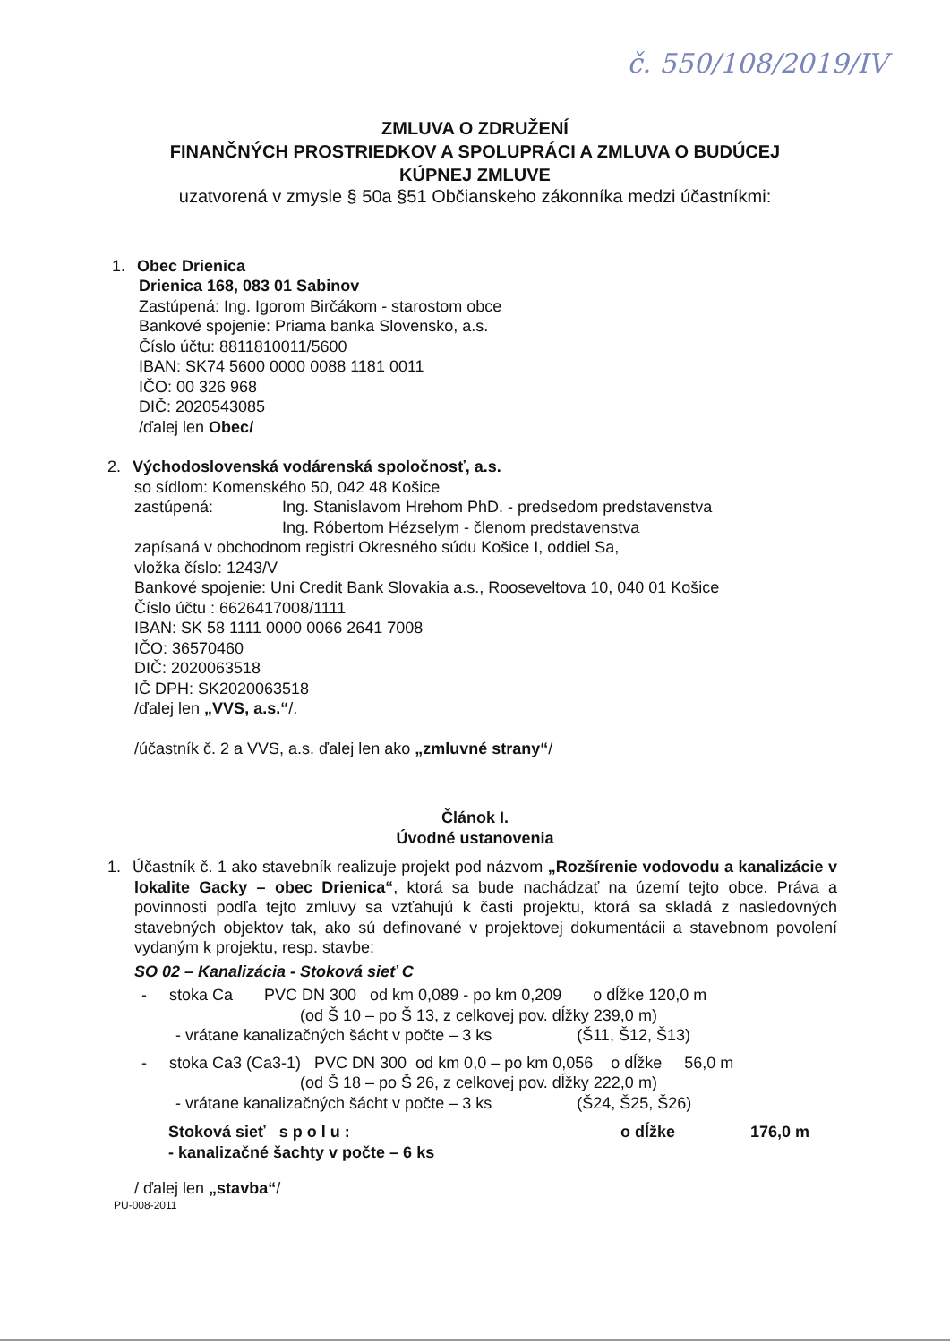č. 550/108/2019/IV
ZMLUVA O ZDRUŽENÍ
FINANČNÝCH PROSTRIEDKOV A SPOLUPRÁCI A ZMLUVA O BUDÚCEJ
KÚPNEJ ZMLUVE
uzatvorená v zmysle § 50a §51 Občianskeho zákonníka medzi účastníkmi:
1. Obec Drienica
Drienica 168, 083 01 Sabinov
Zastúpená: Ing. Igorom Birčákom - starostom obce
Bankové spojenie: Priama banka Slovensko, a.s.
Číslo účtu: 8811810011/5600
IBAN: SK74 5600 0000 0088 1181 0011
IČO: 00 326 968
DIČ: 2020543085
/ďalej len Obec/
2. Východoslovenská vodárenská spoločnosť, a.s.
so sídlom: Komenského 50, 042 48 Košice
zastúpená: Ing. Stanislavom Hrehom PhD. - predsedom predstavenstva
Ing. Róbertom Hézselym - členom predstavenstva
zapísaná v obchodnom registri Okresného súdu Košice I, oddiel Sa,
vložka číslo: 1243/V
Bankové spojenie: Uni Credit Bank Slovakia a.s., Rooseveltova 10, 040 01 Košice
Číslo účtu : 6626417008/1111
IBAN: SK 58 1111 0000 0066 2641 7008
IČO: 36570460
DIČ: 2020063518
IČ DPH: SK2020063518
/ďalej len „VVS, a.s.“/.
/účastník č. 2 a VVS, a.s. ďalej len ako „zmluvné strany“/
Článok I.
Úvodné ustanovenia
1. Účastník č. 1 ako stavebník realizuje projekt pod názvom „Rozšírenie vodovodu a kanalizácie v lokalite Gacky – obec Drienica“, ktorá sa bude nachádzať na území tejto obce. Práva a povinnosti podľa tejto zmluvy sa vzťahujú k časti projektu, ktorá sa skladá z nasledovných stavebných objektov tak, ako sú definované v projektovej dokumentácii a stavebnom povolení vydaným k projektu, resp. stavbe:
SO 02 – Kanalizácia - Stoková sieť C
- stoka Ca PVC DN 300 od km 0,089 - po km 0,209 o dĺžke 120,0 m
(od Š 10 – po Š 13, z celkovej pov. dĺžky 239,0 m)
- vrátane kanalizačných šácht v počte – 3 ks (Š11, Š12, Š13)
- stoka Ca3 (Ca3-1) PVC DN 300 od km 0,0 – po km 0,056 o dĺžke 56,0 m
(od Š 18 – po Š 26, z celkovej pov. dĺžky 222,0 m)
- vrátane kanalizačných šácht v počte – 3 ks (Š24, Š25, Š26)
Stoková sieť s p o l u : o dĺžke 176,0 m
- kanalizačné šachty v počte – 6 ks
/ ďalej len „stavba“/
PU-008-2011